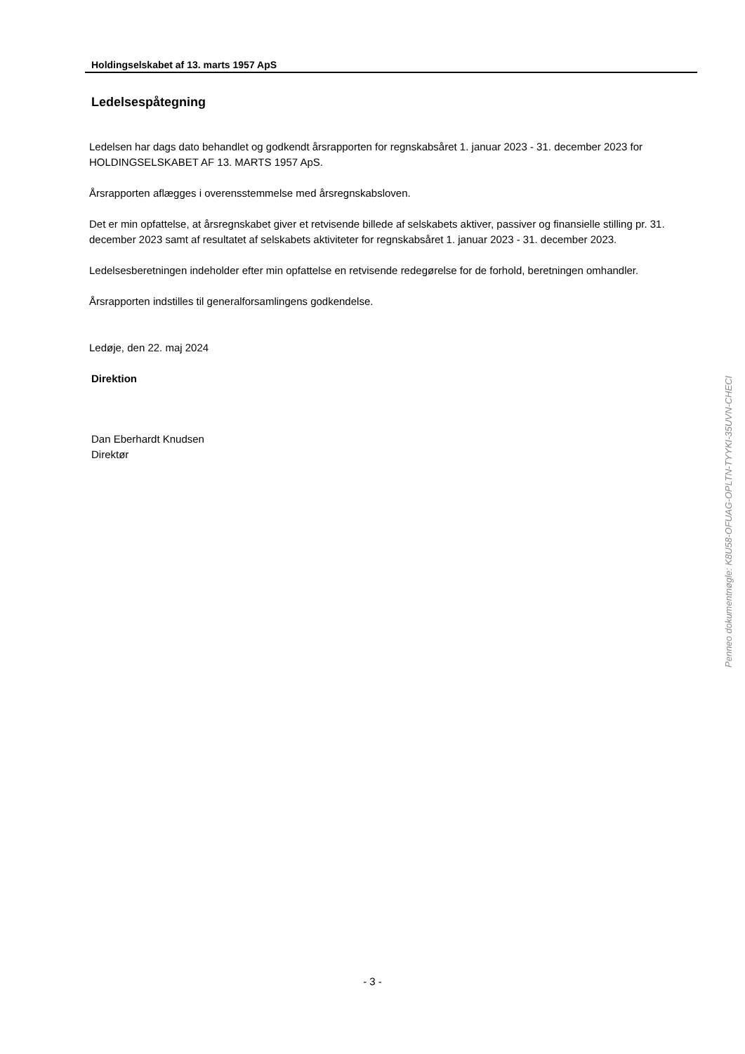Holdingselskabet af 13. marts 1957 ApS
Ledelsespåtegning
Ledelsen har dags dato behandlet og godkendt årsrapporten for regnskabsåret 1. januar 2023 - 31. december 2023 for HOLDINGSELSKABET AF 13. MARTS 1957 ApS.
Årsrapporten aflægges i overensstemmelse med årsregnskabsloven.
Det er min opfattelse, at årsregnskabet giver et retvisende billede af selskabets aktiver, passiver og finansielle stilling pr. 31. december 2023 samt af resultatet af selskabets aktiviteter for regnskabsåret 1. januar 2023 - 31. december 2023.
Ledelsesberetningen indeholder efter min opfattelse en retvisende redegørelse for de forhold, beretningen omhandler.
Årsrapporten indstilles til generalforsamlingens godkendelse.
Ledøje, den 22. maj 2024
Direktion
Dan Eberhardt Knudsen
Direktør
Penneo dokumentnøgle: K8U58-OFUAG-OPLTN-TYYKI-35UVN-CHECI
- 3 -